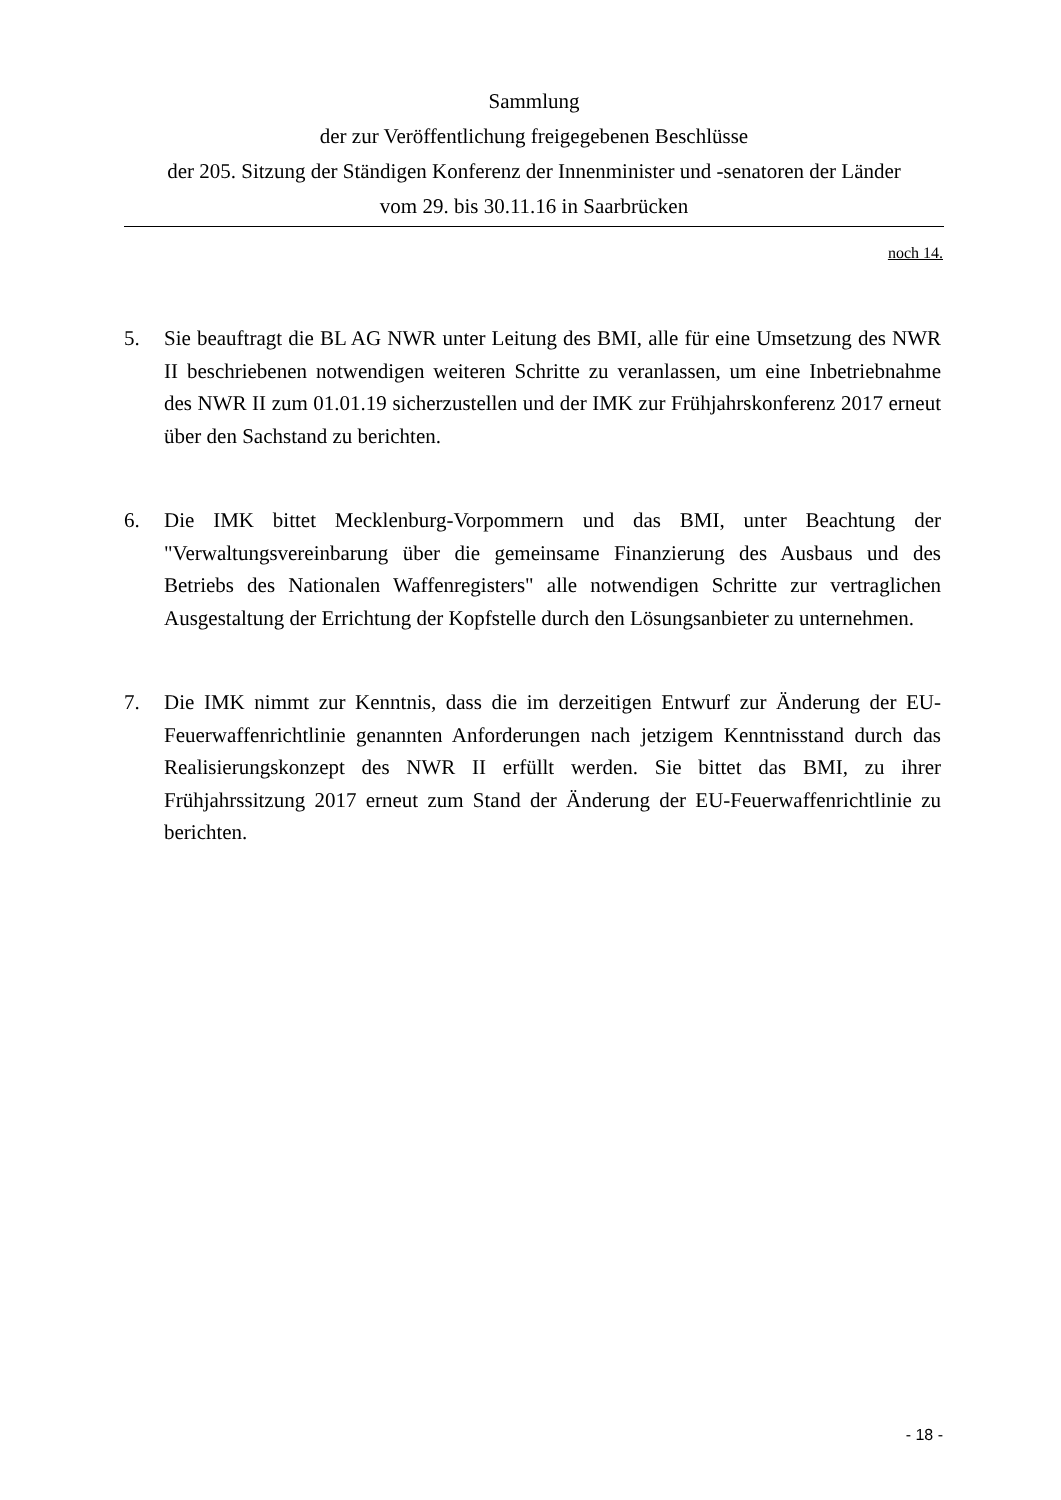Sammlung
der zur Veröffentlichung freigegebenen Beschlüsse
der 205. Sitzung der Ständigen Konferenz der Innenminister und -senatoren der Länder
vom 29. bis 30.11.16 in Saarbrücken
noch 14.
5. Sie beauftragt die BL AG NWR unter Leitung des BMI, alle für eine Umsetzung des NWR II beschriebenen notwendigen weiteren Schritte zu veranlassen, um eine Inbetriebnahme des NWR II zum 01.01.19 sicherzustellen und der IMK zur Frühjahrskonferenz 2017 erneut über den Sachstand zu berichten.
6. Die IMK bittet Mecklenburg-Vorpommern und das BMI, unter Beachtung der "Verwaltungsvereinbarung über die gemeinsame Finanzierung des Ausbaus und des Betriebs des Nationalen Waffenregisters" alle notwendigen Schritte zur vertraglichen Ausgestaltung der Errichtung der Kopfstelle durch den Lösungsanbieter zu unternehmen.
7. Die IMK nimmt zur Kenntnis, dass die im derzeitigen Entwurf zur Änderung der EU-Feuerwaffenrichtlinie genannten Anforderungen nach jetzigem Kenntnisstand durch das Realisierungskonzept des NWR II erfüllt werden. Sie bittet das BMI, zu ihrer Frühjahrssitzung 2017 erneut zum Stand der Änderung der EU-Feuerwaffenrichtlinie zu berichten.
- 18 -